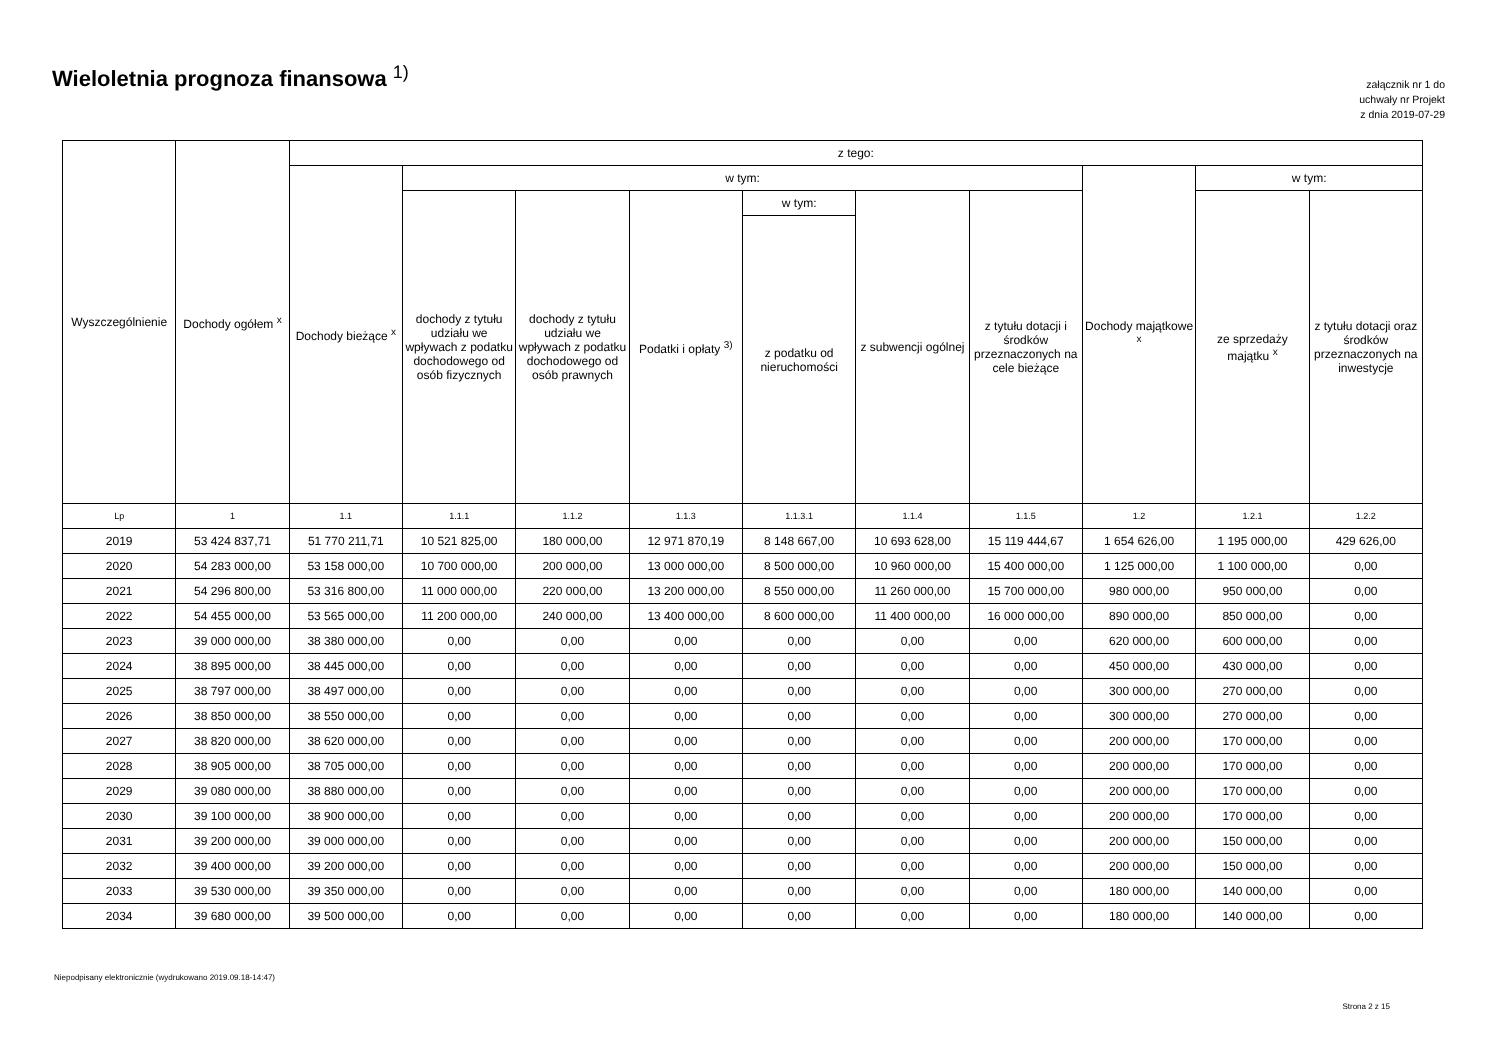Wieloletnia prognoza finansowa <sup>1)</sup>
załącznik nr 1 do
uchwały nr Projekt
z dnia 2019-07-29
| Wyszczególnienie | Dochody ogółem <sup>x</sup> | z tego: | | | | | | | | | |
| --- | --- | --- | --- | --- | --- | --- | --- | --- | --- | --- | --- |
| | | Dochody bieżące <sup>x</sup> | w tym: | | | | | | Dochody majątkowe <sup>x</sup> | w tym: | |
| | | | dochody z tytułu udziału we wpływach z podatku dochodowego od osób fizycznych | dochody z tytułu udziału we wpływach z podatku dochodowego od osób prawnych | Podatki i opłaty <sup>3)</sup> | w tym: | z subwencji ogólnej | z tytułu dotacji i środków przeznaczonych na cele bieżące | | ze sprzedaży majątku <sup>x</sup> | z tytułu dotacji oraz środków przeznaczonych na inwestycje |
| | | | | | | z podatku od nieruchomości | | | | | |
| Lp | 1 | 1.1 | 1.1.1 | 1.1.2 | 1.1.3 | 1.1.3.1 | 1.1.4 | 1.1.5 | 1.2 | 1.2.1 | 1.2.2 |
| 2019 | 53 424 837,71 | 51 770 211,71 | 10 521 825,00 | 180 000,00 | 12 971 870,19 | 8 148 667,00 | 10 693 628,00 | 15 119 444,67 | 1 654 626,00 | 1 195 000,00 | 429 626,00 |
| 2020 | 54 283 000,00 | 53 158 000,00 | 10 700 000,00 | 200 000,00 | 13 000 000,00 | 8 500 000,00 | 10 960 000,00 | 15 400 000,00 | 1 125 000,00 | 1 100 000,00 | 0,00 |
| 2021 | 54 296 800,00 | 53 316 800,00 | 11 000 000,00 | 220 000,00 | 13 200 000,00 | 8 550 000,00 | 11 260 000,00 | 15 700 000,00 | 980 000,00 | 950 000,00 | 0,00 |
| 2022 | 54 455 000,00 | 53 565 000,00 | 11 200 000,00 | 240 000,00 | 13 400 000,00 | 8 600 000,00 | 11 400 000,00 | 16 000 000,00 | 890 000,00 | 850 000,00 | 0,00 |
| 2023 | 39 000 000,00 | 38 380 000,00 | 0,00 | 0,00 | 0,00 | 0,00 | 0,00 | 0,00 | 620 000,00 | 600 000,00 | 0,00 |
| 2024 | 38 895 000,00 | 38 445 000,00 | 0,00 | 0,00 | 0,00 | 0,00 | 0,00 | 0,00 | 450 000,00 | 430 000,00 | 0,00 |
| 2025 | 38 797 000,00 | 38 497 000,00 | 0,00 | 0,00 | 0,00 | 0,00 | 0,00 | 0,00 | 300 000,00 | 270 000,00 | 0,00 |
| 2026 | 38 850 000,00 | 38 550 000,00 | 0,00 | 0,00 | 0,00 | 0,00 | 0,00 | 0,00 | 300 000,00 | 270 000,00 | 0,00 |
| 2027 | 38 820 000,00 | 38 620 000,00 | 0,00 | 0,00 | 0,00 | 0,00 | 0,00 | 0,00 | 200 000,00 | 170 000,00 | 0,00 |
| 2028 | 38 905 000,00 | 38 705 000,00 | 0,00 | 0,00 | 0,00 | 0,00 | 0,00 | 0,00 | 200 000,00 | 170 000,00 | 0,00 |
| 2029 | 39 080 000,00 | 38 880 000,00 | 0,00 | 0,00 | 0,00 | 0,00 | 0,00 | 0,00 | 200 000,00 | 170 000,00 | 0,00 |
| 2030 | 39 100 000,00 | 38 900 000,00 | 0,00 | 0,00 | 0,00 | 0,00 | 0,00 | 0,00 | 200 000,00 | 170 000,00 | 0,00 |
| 2031 | 39 200 000,00 | 39 000 000,00 | 0,00 | 0,00 | 0,00 | 0,00 | 0,00 | 0,00 | 200 000,00 | 150 000,00 | 0,00 |
| 2032 | 39 400 000,00 | 39 200 000,00 | 0,00 | 0,00 | 0,00 | 0,00 | 0,00 | 0,00 | 200 000,00 | 150 000,00 | 0,00 |
| 2033 | 39 530 000,00 | 39 350 000,00 | 0,00 | 0,00 | 0,00 | 0,00 | 0,00 | 0,00 | 180 000,00 | 140 000,00 | 0,00 |
| 2034 | 39 680 000,00 | 39 500 000,00 | 0,00 | 0,00 | 0,00 | 0,00 | 0,00 | 0,00 | 180 000,00 | 140 000,00 | 0,00 |
Niepodpisany elektronicznie (wydrukowano 2019.09.18-14:47)
Strona 2 z 15